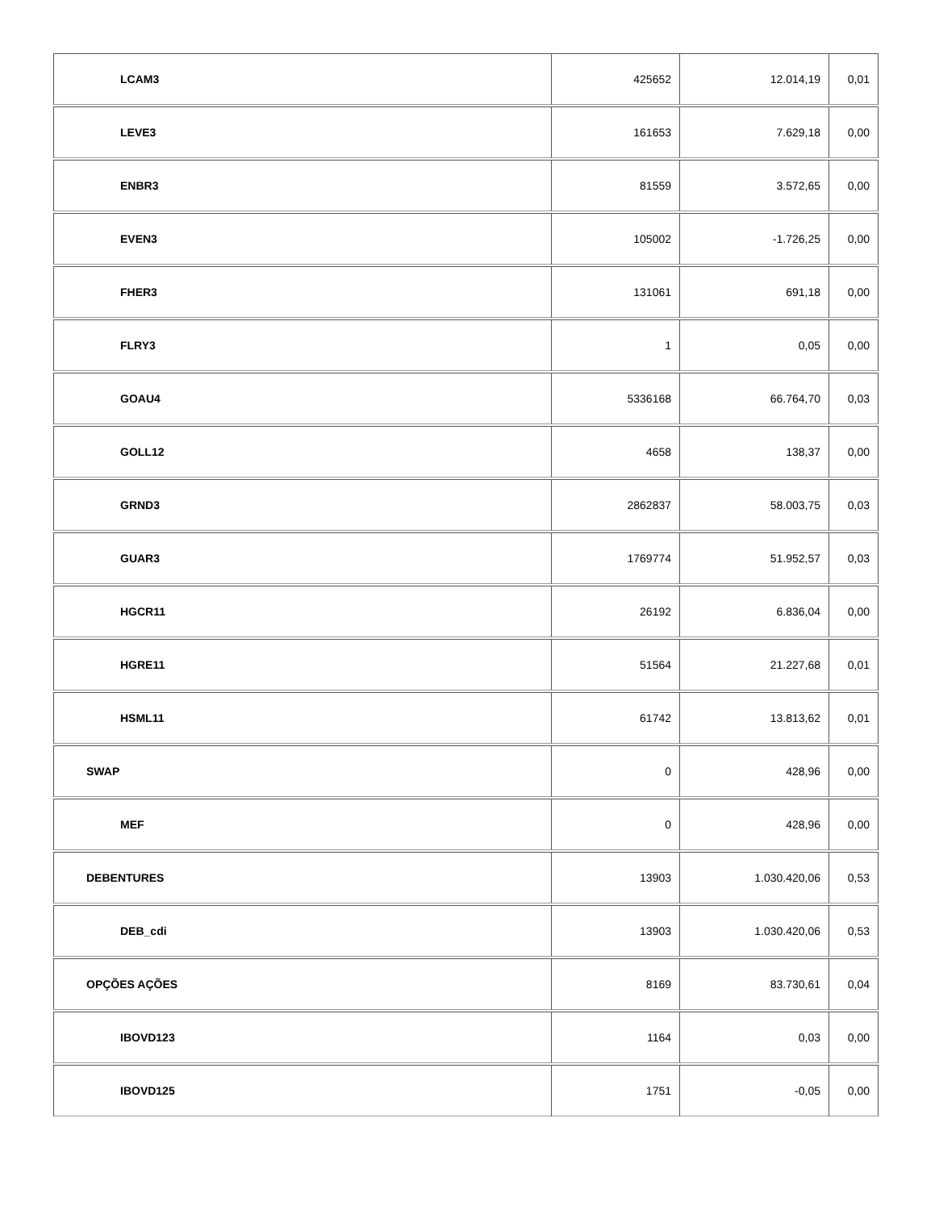| LCAM3 | 425652 | 12.014,19 | 0,01 |
| LEVE3 | 161653 | 7.629,18 | 0,00 |
| ENBR3 | 81559 | 3.572,65 | 0,00 |
| EVEN3 | 105002 | -1.726,25 | 0,00 |
| FHER3 | 131061 | 691,18 | 0,00 |
| FLRY3 | 1 | 0,05 | 0,00 |
| GOAU4 | 5336168 | 66.764,70 | 0,03 |
| GOLL12 | 4658 | 138,37 | 0,00 |
| GRND3 | 2862837 | 58.003,75 | 0,03 |
| GUAR3 | 1769774 | 51.952,57 | 0,03 |
| HGCR11 | 26192 | 6.836,04 | 0,00 |
| HGRE11 | 51564 | 21.227,68 | 0,01 |
| HSML11 | 61742 | 13.813,62 | 0,01 |
| SWAP | 0 | 428,96 | 0,00 |
| MEF | 0 | 428,96 | 0,00 |
| DEBENTURES | 13903 | 1.030.420,06 | 0,53 |
| DEB_cdi | 13903 | 1.030.420,06 | 0,53 |
| OPÇÕES AÇÕES | 8169 | 83.730,61 | 0,04 |
| IBOVD123 | 1164 | 0,03 | 0,00 |
| IBOVD125 | 1751 | -0,05 | 0,00 |